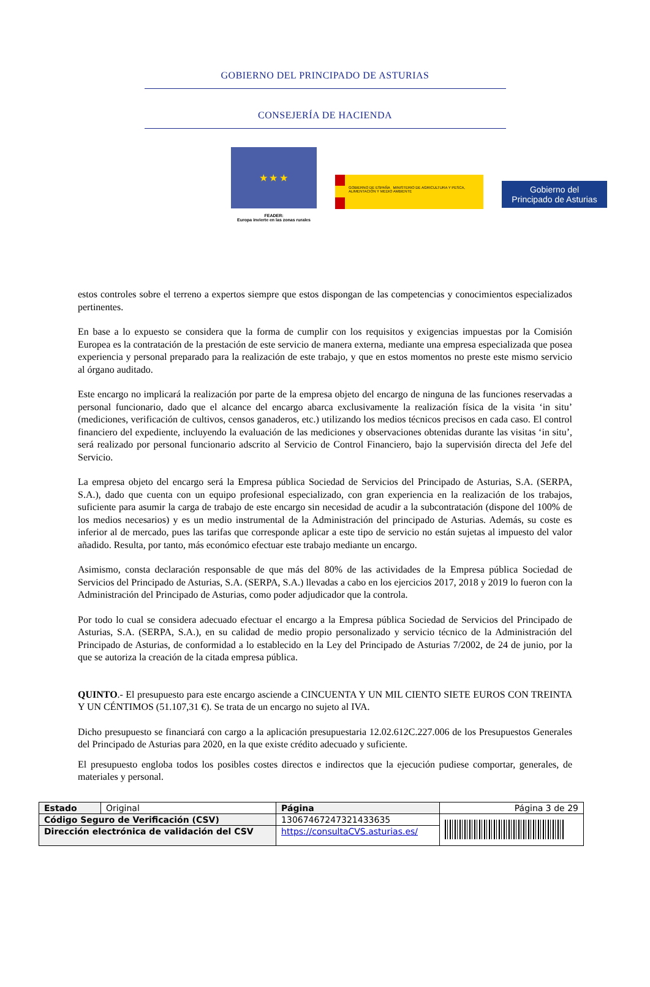GOBIERNO DEL PRINCIPADO DE ASTURIAS
CONSEJERÍA DE HACIENDA
★ ★ ★
FEADER:
Europa invierte en las zonas rurales
GOBIERNO DE ESPAÑA MINISTERIO DE AGRICULTURA Y PESCA, ALIMENTACIÓN Y MEDIO AMBIENTE
Gobierno del
Principado de Asturias
estos controles sobre el terreno a expertos siempre que estos dispongan de las competencias y conocimientos especializados pertinentes.
En base a lo expuesto se considera que la forma de cumplir con los requisitos y exigencias impuestas por la Comisión Europea es la contratación de la prestación de este servicio de manera externa, mediante una empresa especializada que posea experiencia y personal preparado para la realización de este trabajo, y que en estos momentos no preste este mismo servicio al órgano auditado.
Este encargo no implicará la realización por parte de la empresa objeto del encargo de ninguna de las funciones reservadas a personal funcionario, dado que el alcance del encargo abarca exclusivamente la realización física de la visita ‘in situ’ (mediciones, verificación de cultivos, censos ganaderos, etc.) utilizando los medios técnicos precisos en cada caso. El control financiero del expediente, incluyendo la evaluación de las mediciones y observaciones obtenidas durante las visitas ‘in situ’, será realizado por personal funcionario adscrito al Servicio de Control Financiero, bajo la supervisión directa del Jefe del Servicio.
La empresa objeto del encargo será la Empresa pública Sociedad de Servicios del Principado de Asturias, S.A. (SERPA, S.A.), dado que cuenta con un equipo profesional especializado, con gran experiencia en la realización de los trabajos, suficiente para asumir la carga de trabajo de este encargo sin necesidad de acudir a la subcontratación (dispone del 100% de los medios necesarios) y es un medio instrumental de la Administración del principado de Asturias. Además, su coste es inferior al de mercado, pues las tarifas que corresponde aplicar a este tipo de servicio no están sujetas al impuesto del valor añadido. Resulta, por tanto, más económico efectuar este trabajo mediante un encargo.
Asimismo, consta declaración responsable de que más del 80% de las actividades de la Empresa pública Sociedad de Servicios del Principado de Asturias, S.A. (SERPA, S.A.) llevadas a cabo en los ejercicios 2017, 2018 y 2019 lo fueron con la Administración del Principado de Asturias, como poder adjudicador que la controla.
Por todo lo cual se considera adecuado efectuar el encargo a la Empresa pública Sociedad de Servicios del Principado de Asturias, S.A. (SERPA, S.A.), en su calidad de medio propio personalizado y servicio técnico de la Administración del Principado de Asturias, de conformidad a lo establecido en la Ley del Principado de Asturias 7/2002, de 24 de junio, por la que se autoriza la creación de la citada empresa pública.
QUINTO.- El presupuesto para este encargo asciende a CINCUENTA Y UN MIL CIENTO SIETE EUROS CON TREINTA Y UN CÉNTIMOS (51.107,31 €). Se trata de un encargo no sujeto al IVA.
Dicho presupuesto se financiará con cargo a la aplicación presupuestaria 12.02.612C.227.006 de los Presupuestos Generales del Principado de Asturias para 2020, en la que existe crédito adecuado y suficiente.
El presupuesto engloba todos los posibles costes directos e indirectos que la ejecución pudiese comportar, generales, de materiales y personal.
| Estado | Original | Página | Página 3 de 29 | |
| Código Seguro de Verificación (CSV) | | 13067467247321433635 | | |
| Dirección electrónica de validación del CSV | | https://consultaCVS.asturias.es/ | | |